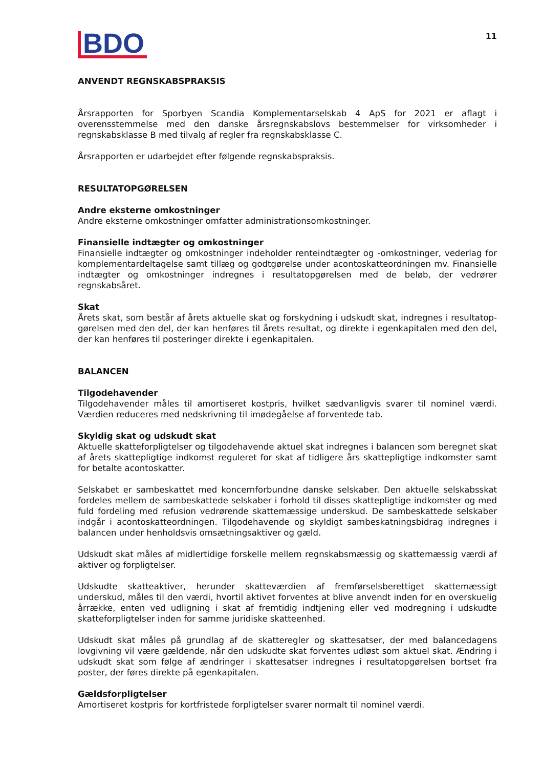BDO
11
ANVENDT REGNSKABSPRAKSIS
Årsrapporten for Sporbyen Scandia Komplementarselskab 4 ApS for 2021 er aflagt i overensstemmelse med den danske årsregnskabslovs bestemmelser for virksomheder i regnskabsklasse B med tilvalg af regler fra regnskabsklasse C.
Årsrapporten er udarbejdet efter følgende regnskabspraksis.
RESULTATOPGØRELSEN
Andre eksterne omkostninger
Andre eksterne omkostninger omfatter administrationsomkostninger.
Finansielle indtægter og omkostninger
Finansielle indtægter og omkostninger indeholder renteindtægter og -omkostninger, vederlag for komplementardeltagelse samt tillæg og godtgørelse under acontoskatteordningen mv. Finansielle indtægter og omkostninger indregnes i resultatopgørelsen med de beløb, der vedrører regnskabsåret.
Skat
Årets skat, som består af årets aktuelle skat og forskydning i udskudt skat, indregnes i resultatop­gørelsen med den del, der kan henføres til årets resultat, og direkte i egenkapitalen med den del, der kan henføres til posteringer direkte i egenkapitalen.
BALANCEN
Tilgodehavender
Tilgodehavender måles til amortiseret kostpris, hvilket sædvanligvis svarer til nominel værdi. Værdien reduceres med nedskrivning til imødegåelse af forventede tab.
Skyldig skat og udskudt skat
Aktuelle skatteforpligtelser og tilgodehavende aktuel skat indregnes i balancen som beregnet skat af årets skattepligtige indkomst reguleret for skat af tidligere års skattepligtige indkomster samt for betalte acontoskatter.
Selskabet er sambeskattet med koncernforbundne danske selskaber. Den aktuelle selskabsskat fordeles mellem de sambeskattede selskaber i forhold til disses skattepligtige indkomster og med fuld fordeling med refusion vedrørende skattemæssige underskud. De sambeskattede selskaber indgår i acontoskatte­ordningen. Tilgodehavende og skyldigt sambeskatningsbidrag indregnes i balancen under henholdsvis omsætningsaktiver og gæld.
Udskudt skat måles af midlertidige forskelle mellem regnskabsmæssig og skattemæssig værdi af aktiver og forpligtelser.
Udskudte skatteaktiver, herunder skatteværdien af fremførselsberettiget skattemæssigt underskud, måles til den værdi, hvortil aktivet forventes at blive anvendt inden for en overskuelig årrække, enten ved udligning i skat af fremtidig indtjening eller ved modregning i udskudte skatteforpligtelser inden for samme juridiske skatteenhed.
Udskudt skat måles på grundlag af de skatteregler og skattesatser, der med balancedagens lovgivning vil være gældende, når den udskudte skat forventes udløst som aktuel skat. Ændring i udskudt skat som følge af ændringer i skattesatser indregnes i resultatopgørelsen bortset fra poster, der føres direkte på egenkapitalen.
Gældsforpligtelser
Amortiseret kostpris for kortfristede forpligtelser svarer normalt til nominel værdi.